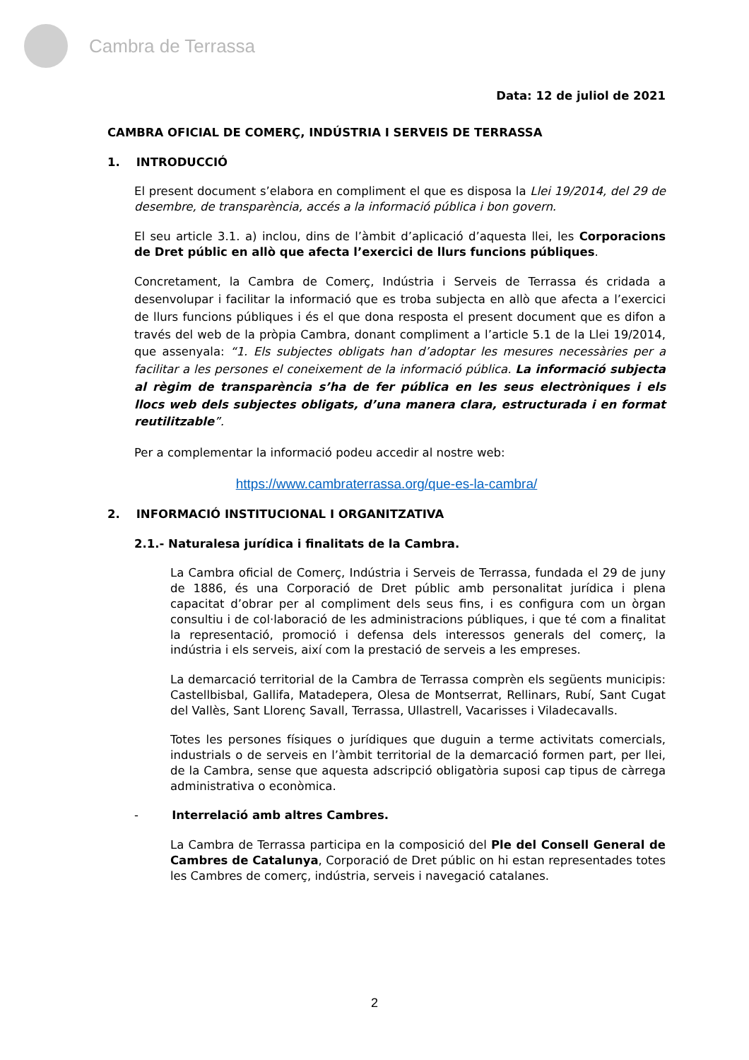Cambra de Terrassa
Data: 12 de juliol de 2021
CAMBRA OFICIAL DE COMERÇ, INDÚSTRIA I SERVEIS DE TERRASSA
1. INTRODUCCIÓ
El present document s’elabora en compliment el que es disposa la Llei 19/2014, del 29 de desembre, de transparència, accés a la informació pública i bon govern.
El seu article 3.1. a) inclou, dins de l’àmbit d’aplicació d’aquesta llei, les Corporacions de Dret públic en allò que afecta l’exercici de llurs funcions públiques.
Concretament, la Cambra de Comerç, Indústria i Serveis de Terrassa és cridada a desenvolupar i facilitar la informació que es troba subjecta en allò que afecta a l’exercici de llurs funcions públiques i és el que dona resposta el present document que es difon a través del web de la pròpia Cambra, donant compliment a l’article 5.1 de la Llei 19/2014, que assenyala: “1. Els subjectes obligats han d’adoptar les mesures necessàries per a facilitar a les persones el coneixement de la informació pública. La informació subjecta al règim de transparència s’ha de fer pública en les seus electròniques i els llocs web dels subjectes obligats, d’una manera clara, estructurada i en format reutilitzable”.
Per a complementar la informació podeu accedir al nostre web:
https://www.cambraterrassa.org/que-es-la-cambra/
2. INFORMACIÓ INSTITUCIONAL I ORGANITZATIVA
2.1.- Naturalesa jurídica i finalitats de la Cambra.
La Cambra oficial de Comerç, Indústria i Serveis de Terrassa, fundada el 29 de juny de 1886, és una Corporació de Dret públic amb personalitat jurídica i plena capacitat d’obrar per al compliment dels seus fins, i es configura com un òrgan consultiu i de col·laboració de les administracions públiques, i que té com a finalitat la representació, promoció i defensa dels interessos generals del comerç, la indústria i els serveis, així com la prestació de serveis a les empreses.
La demarcació territorial de la Cambra de Terrassa comprèn els següents municipis: Castellbisbal, Gallifa, Matadepera, Olesa de Montserrat, Rellinars, Rubí, Sant Cugat del Vallès, Sant Llorenç Savall, Terrassa, Ullastrell, Vacarisses i Viladecavalls.
Totes les persones físiques o jurídiques que duguin a terme activitats comercials, industrials o de serveis en l’àmbit territorial de la demarcació formen part, per llei, de la Cambra, sense que aquesta adscripció obligatòria suposi cap tipus de càrrega administrativa o econòmica.
- Interrelació amb altres Cambres.
La Cambra de Terrassa participa en la composició del Ple del Consell General de Cambres de Catalunya, Corporació de Dret públic on hi estan representades totes les Cambres de comerç, indústria, serveis i navegació catalanes.
2